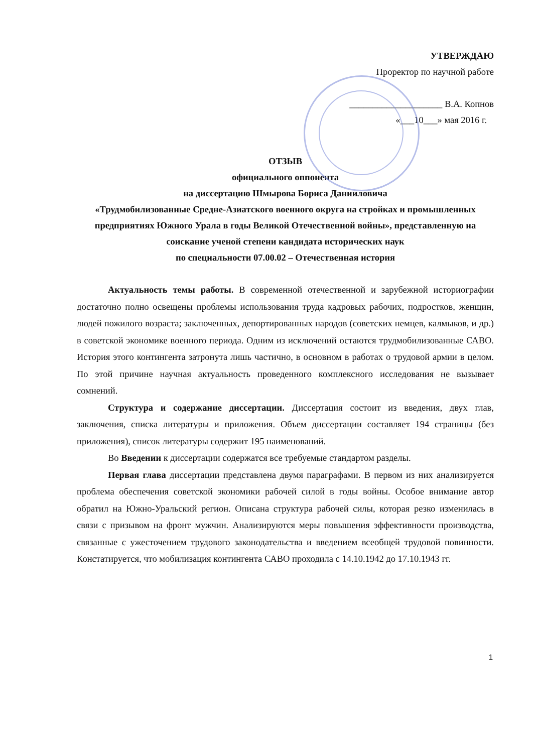УТВЕРЖДАЮ
Проректор по научной работе
____________________ В.А. Копнов
«___10___» мая 2016 г.
ОТЗЫВ
официального оппонента
на диссертацию Шмырова Бориса Данииловича
«Трудмобилизованные Средне-Азиатского военного округа на стройках и промышленных предприятиях Южного Урала в годы Великой Отечественной войны», представленную на соискание ученой степени кандидата исторических наук
по специальности 07.00.02 – Отечественная история
Актуальность темы работы. В современной отечественной и зарубежной историографии достаточно полно освещены проблемы использования труда кадровых рабочих, подростков, женщин, людей пожилого возраста; заключенных, депортированных народов (советских немцев, калмыков, и др.) в советской экономике военного периода. Одним из исключений остаются трудмобилизованные САВО. История этого контингента затронута лишь частично, в основном в работах о трудовой армии в целом. По этой причине научная актуальность проведенного комплексного исследования не вызывает сомнений.
Структура и содержание диссертации. Диссертация состоит из введения, двух глав, заключения, списка литературы и приложения. Объем диссертации составляет 194 страницы (без приложения), список литературы содержит 195 наименований.
Во Введении к диссертации содержатся все требуемые стандартом разделы.
Первая глава диссертации представлена двумя параграфами. В первом из них анализируется проблема обеспечения советской экономики рабочей силой в годы войны. Особое внимание автор обратил на Южно-Уральский регион. Описана структура рабочей силы, которая резко изменилась в связи с призывом на фронт мужчин. Анализируются меры повышения эффективности производства, связанные с ужесточением трудового законодательства и введением всеобщей трудовой повинности. Констатируется, что мобилизация контингента САВО проходила с 14.10.1942 до 17.10.1943 гг.
1